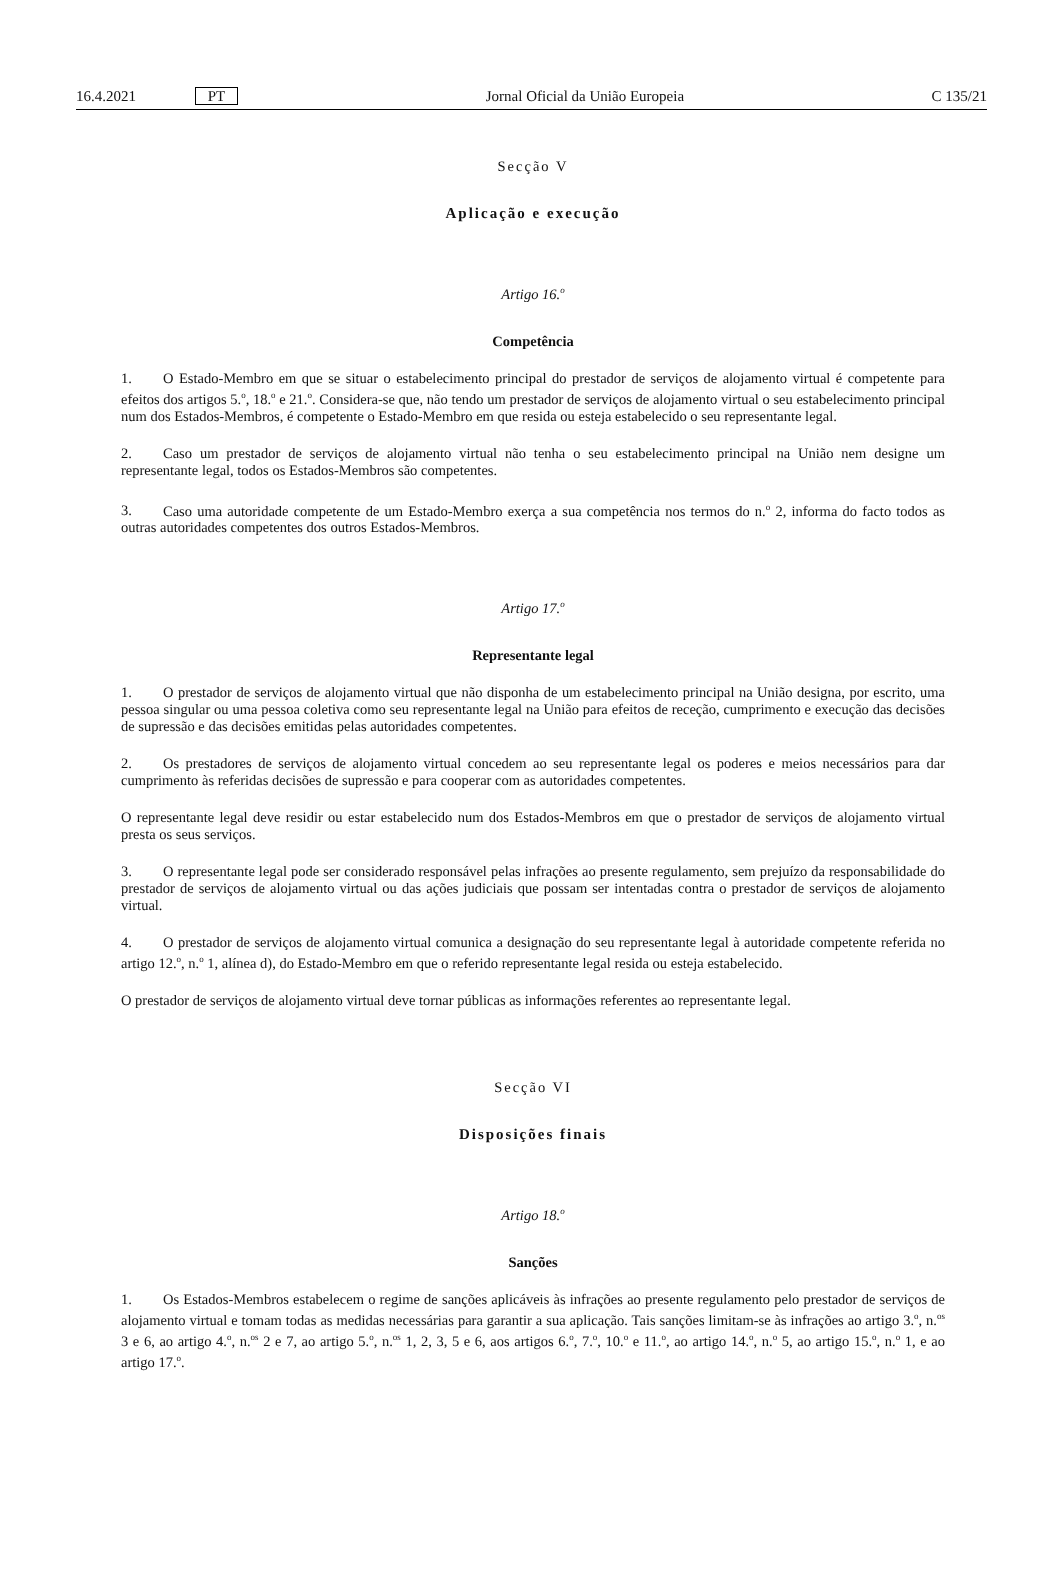16.4.2021 PT Jornal Oficial da União Europeia C 135/21
Secção V
Aplicação e execução
Artigo 16.<sup>o</sup>
Competência
1. O Estado-Membro em que se situar o estabelecimento principal do prestador de serviços de alojamento virtual é competente para efeitos dos artigos 5.<sup>o</sup>, 18.<sup>o</sup> e 21.<sup>o</sup>. Considera-se que, não tendo um prestador de serviços de alojamento virtual o seu estabelecimento principal num dos Estados-Membros, é competente o Estado-Membro em que resida ou esteja estabelecido o seu representante legal.
2. Caso um prestador de serviços de alojamento virtual não tenha o seu estabelecimento principal na União nem designe um representante legal, todos os Estados-Membros são competentes.
3. Caso uma autoridade competente de um Estado-Membro exerça a sua competência nos termos do n.<sup>o</sup> 2, informa do facto todos as outras autoridades competentes dos outros Estados-Membros.
Artigo 17.<sup>o</sup>
Representante legal
1. O prestador de serviços de alojamento virtual que não disponha de um estabelecimento principal na União designa, por escrito, uma pessoa singular ou uma pessoa coletiva como seu representante legal na União para efeitos de receção, cumprimento e execução das decisões de supressão e das decisões emitidas pelas autoridades competentes.
2. Os prestadores de serviços de alojamento virtual concedem ao seu representante legal os poderes e meios necessários para dar cumprimento às referidas decisões de supressão e para cooperar com as autoridades competentes.
O representante legal deve residir ou estar estabelecido num dos Estados-Membros em que o prestador de serviços de alojamento virtual presta os seus serviços.
3. O representante legal pode ser considerado responsável pelas infrações ao presente regulamento, sem prejuízo da responsabilidade do prestador de serviços de alojamento virtual ou das ações judiciais que possam ser intentadas contra o prestador de serviços de alojamento virtual.
4. O prestador de serviços de alojamento virtual comunica a designação do seu representante legal à autoridade competente referida no artigo 12.<sup>o</sup>, n.<sup>o</sup> 1, alínea d), do Estado-Membro em que o referido representante legal resida ou esteja estabelecido.
O prestador de serviços de alojamento virtual deve tornar públicas as informações referentes ao representante legal.
Secção VI
Disposições finais
Artigo 18.<sup>o</sup>
Sanções
1. Os Estados-Membros estabelecem o regime de sanções aplicáveis às infrações ao presente regulamento pelo prestador de serviços de alojamento virtual e tomam todas as medidas necessárias para garantir a sua aplicação. Tais sanções limitam-se às infrações ao artigo 3.<sup>o</sup>, n.<sup>os</sup> 3 e 6, ao artigo 4.<sup>o</sup>, n.<sup>os</sup> 2 e 7, ao artigo 5.<sup>o</sup>, n.<sup>os</sup> 1, 2, 3, 5 e 6, aos artigos 6.<sup>o</sup>, 7.<sup>o</sup>, 10.<sup>o</sup> e 11.<sup>o</sup>, ao artigo 14.<sup>o</sup>, n.<sup>o</sup> 5, ao artigo 15.<sup>o</sup>, n.<sup>o</sup> 1, e ao artigo 17.<sup>o</sup>.